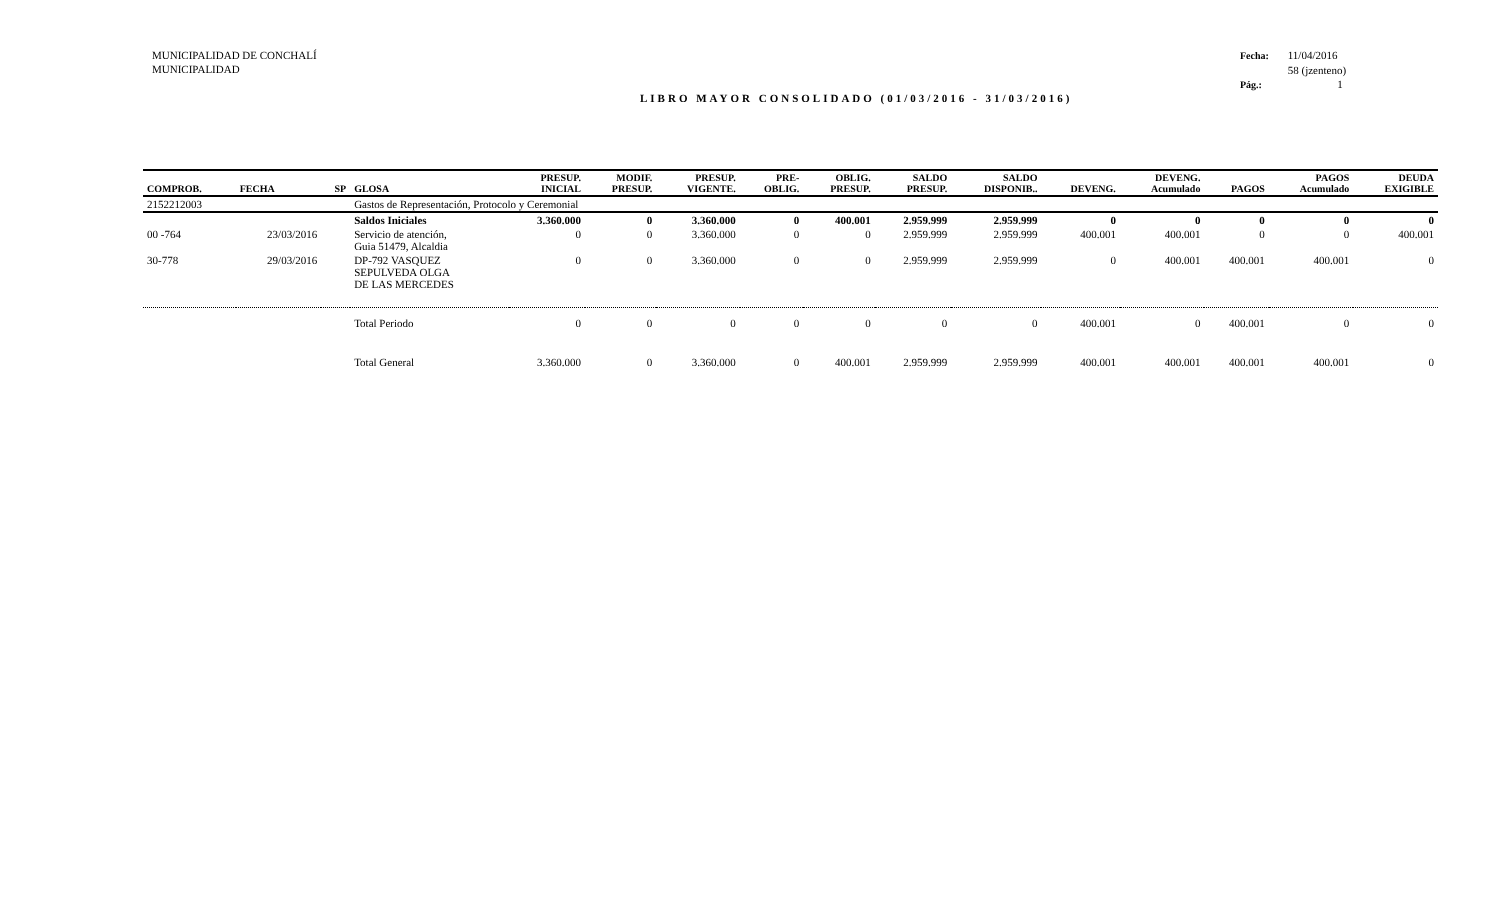MUNICIPALIDAD DE CONCHALÍ
MUNICIPALIDAD
Fecha: 11/04/2016
58 (jzenteno)
Pág.: 1
LIBRO MAYOR CONSOLIDADO (01/03/2016 - 31/03/2016)
| COMPROB. | FECHA | SP | GLOSA | PRESUP. INICIAL | MODIF. PRESUP. | PRESUP. VIGENTE. | PRE- OBLIG. | OBLIG. PRESUP. | SALDO PRESUP. | SALDO DISPONIB.. | DEVENG. | DEVENG. Acumulado | PAGOS | PAGOS Acumulado | DEUDA EXIGIBLE |
| --- | --- | --- | --- | --- | --- | --- | --- | --- | --- | --- | --- | --- | --- | --- | --- |
| 2152212003 | | | Gastos de Representación, Protocolo y Ceremonial | | | | | | | | | | | | |
| | | | Saldos Iniciales | 3.360.000 | 0 | 3.360.000 | 0 | 400.001 | 2.959.999 | 2.959.999 | 0 | 0 | 0 | 0 | 0 |
| 00 -764 | 23/03/2016 | | Servicio de atención, Guia 51479, Alcaldia | 0 | 0 | 3.360.000 | 0 | 0 | 2.959.999 | 2.959.999 | 400.001 | 400.001 | 0 | 0 | 400.001 |
| 30-778 | 29/03/2016 | | DP-792 VASQUEZ SEPULVEDA OLGA DE LAS MERCEDES | 0 | 0 | 3.360.000 | 0 | 0 | 2.959.999 | 2.959.999 | 0 | 400.001 | 400.001 | 400.001 | 0 |
| | | | Total Periodo | 0 | 0 | 0 | 0 | 0 | 0 | 0 | 400.001 | 0 | 400.001 | 0 | 0 |
| | | | Total General | 3.360.000 | 0 | 3.360.000 | 0 | 400.001 | 2.959.999 | 2.959.999 | 400.001 | 400.001 | 400.001 | 400.001 | 0 |